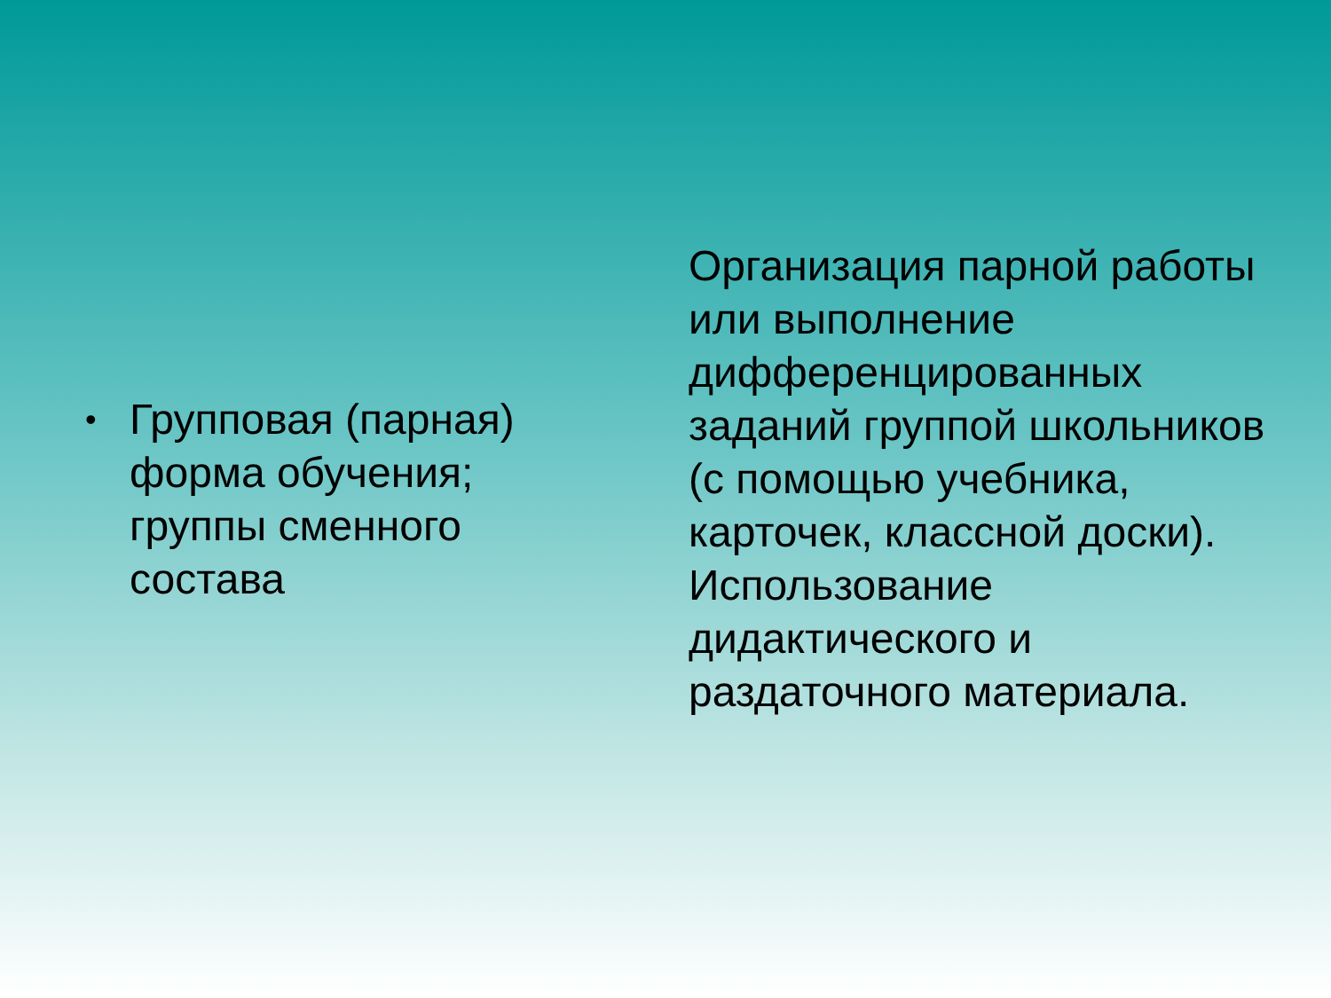• Групповая (парная) форма обучения; группы сменного состава
Организация парной работы или выполнение дифференцированных заданий группой школьников (с помощью учебника, карточек, классной доски). Использование дидактического и раздаточного материала.